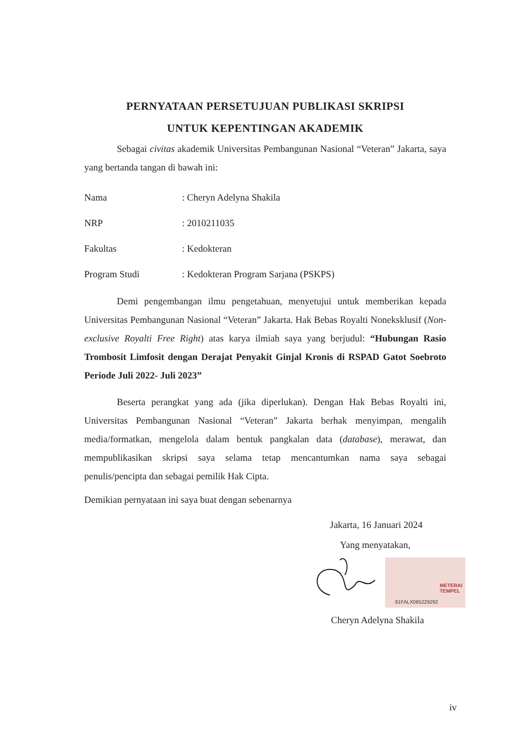PERNYATAAN PERSETUJUAN PUBLIKASI SKRIPSI
UNTUK KEPENTINGAN AKADEMIK
Sebagai civitas akademik Universitas Pembangunan Nasional “Veteran” Jakarta, saya yang bertanda tangan di bawah ini:
Nama: Cheryn Adelyna Shakila
NRP: 2010211035
Fakultas: Kedokteran
Program Studi: Kedokteran Program Sarjana (PSKPS)
Demi pengembangan ilmu pengetahuan, menyetujui untuk memberikan kepada Universitas Pembangunan Nasional “Veteran” Jakarta. Hak Bebas Royalti Noneksklusif (Non-exclusive Royalti Free Right) atas karya ilmiah saya yang berjudul: “Hubungan Rasio Trombosit Limfosit dengan Derajat Penyakit Ginjal Kronis di RSPAD Gatot Soebroto Periode Juli 2022- Juli 2023”
Beserta perangkat yang ada (jika diperlukan). Dengan Hak Bebas Royalti ini, Universitas Pembangunan Nasional “Veteran” Jakarta berhak menyimpan, mengalih media/formatkan, mengelola dalam bentuk pangkalan data (database), merawat, dan mempublikasikan skripsi saya selama tetap mencantumkan nama saya sebagai penulis/pencipta dan sebagai pemilik Hak Cipta.
Demikian pernyataan ini saya buat dengan sebenarnya
Jakarta, 16 Januari 2024
Yang menyatakan,
METERAI
TEMPEL
81FALX065229292
Cheryn Adelyna Shakila
iv